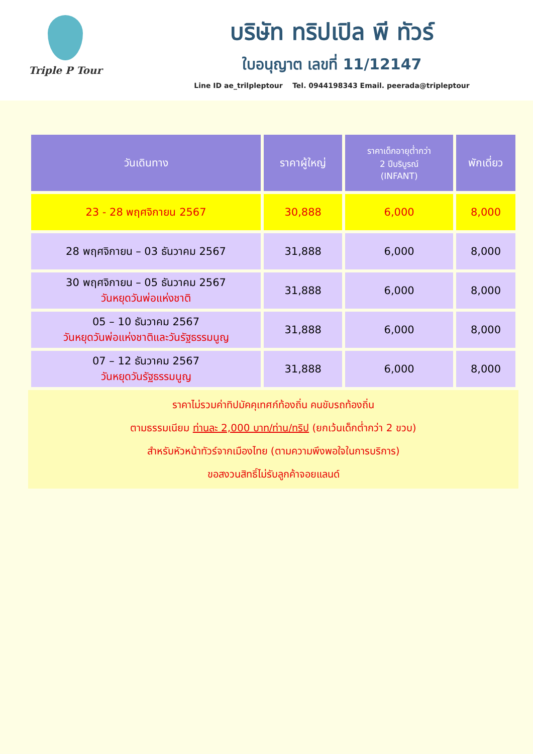Triple P Tour
บริษัท ทริปเปิล พี ทัวร์
ใบอนุญาต เลขที่ 11/12147
Line ID ae_trilpleptour Tel. 0944198343 Email. peerada@tripleptour
| วันเดินทาง | ราคาผู้ใหญ่ | ราคาเด็กอายุต่ำกว่า 2 ปีบริบูรณ์ (INFANT) | พักเดี่ยว |
| --- | --- | --- | --- |
| 23 - 28 พฤศจิกายน 2567 | 30,888 | 6,000 | 8,000 |
| 28 พฤศจิกายน – 03 ธันวาคม 2567 | 31,888 | 6,000 | 8,000 |
| 30 พฤศจิกายน – 05 ธันวาคม 2567 วันหยุดวันพ่อแห่งชาติ | 31,888 | 6,000 | 8,000 |
| 05 – 10 ธันวาคม 2567 วันหยุดวันพ่อแห่งชาติและวันรัฐธรรมนูญ | 31,888 | 6,000 | 8,000 |
| 07 – 12 ธันวาคม 2567 วันหยุดวันรัฐธรรมนูญ | 31,888 | 6,000 | 8,000 |
ราคาไม่รวมค่าทิปมัคคุเทศก์ท้องถิ่น คนขับรถท้องถิ่น
ตามธรรมเนียม ท่านละ 2,000 บาท/ท่าน/ทริป (ยกเว้นเด็กต่ำกว่า 2 ขวบ)
สำหรับหัวหน้าทัวร์จากเมืองไทย (ตามความพึงพอใจในการบริการ)
ขอสงวนสิทธิ์ไม่รับลูกค้าจอยแลนด์